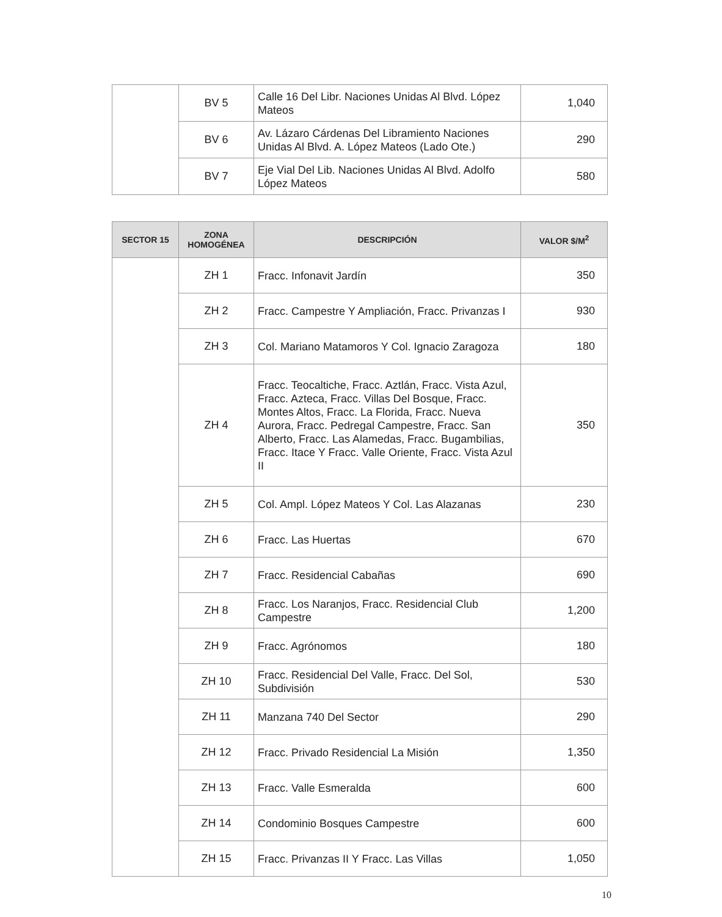| | BV 5 | Calle 16 Del Libr. Naciones Unidas Al Blvd. López Mateos | 1,040 |
| | BV 6 | Av. Lázaro Cárdenas Del Libramiento Naciones Unidas Al Blvd. A. López Mateos (Lado Ote.) | 290 |
| | BV 7 | Eje Vial Del Lib. Naciones Unidas Al Blvd. Adolfo López Mateos | 580 |
| SECTOR 15 | ZONA HOMOGÉNEA | DESCRIPCIÓN | VALOR $/M<sup>2</sup> |
| --- | --- | --- | --- |
| | ZH 1 | Fracc. Infonavit Jardín | 350 |
| | ZH 2 | Fracc. Campestre Y Ampliación, Fracc. Privanzas I | 930 |
| | ZH 3 | Col. Mariano Matamoros Y Col. Ignacio Zaragoza | 180 |
| | ZH 4 | Fracc. Teocaltiche, Fracc. Aztlán, Fracc. Vista Azul, Fracc. Azteca, Fracc. Villas Del Bosque, Fracc. Montes Altos, Fracc. La Florida, Fracc. Nueva Aurora, Fracc. Pedregal Campestre, Fracc. San Alberto, Fracc. Las Alamedas, Fracc. Bugambilias, Fracc. Itace Y Fracc. Valle Oriente, Fracc. Vista Azul II | 350 |
| | ZH 5 | Col. Ampl. López Mateos Y Col. Las Alazanas | 230 |
| | ZH 6 | Fracc. Las Huertas | 670 |
| | ZH 7 | Fracc. Residencial Cabañas | 690 |
| | ZH 8 | Fracc. Los Naranjos, Fracc. Residencial Club Campestre | 1,200 |
| | ZH 9 | Fracc. Agrónomos | 180 |
| | ZH 10 | Fracc. Residencial Del Valle, Fracc. Del Sol, Subdivisión | 530 |
| | ZH 11 | Manzana 740 Del Sector | 290 |
| | ZH 12 | Fracc. Privado Residencial La Misión | 1,350 |
| | ZH 13 | Fracc. Valle Esmeralda | 600 |
| | ZH 14 | Condominio Bosques Campestre | 600 |
| | ZH 15 | Fracc. Privanzas II Y Fracc. Las Villas | 1,050 |
10